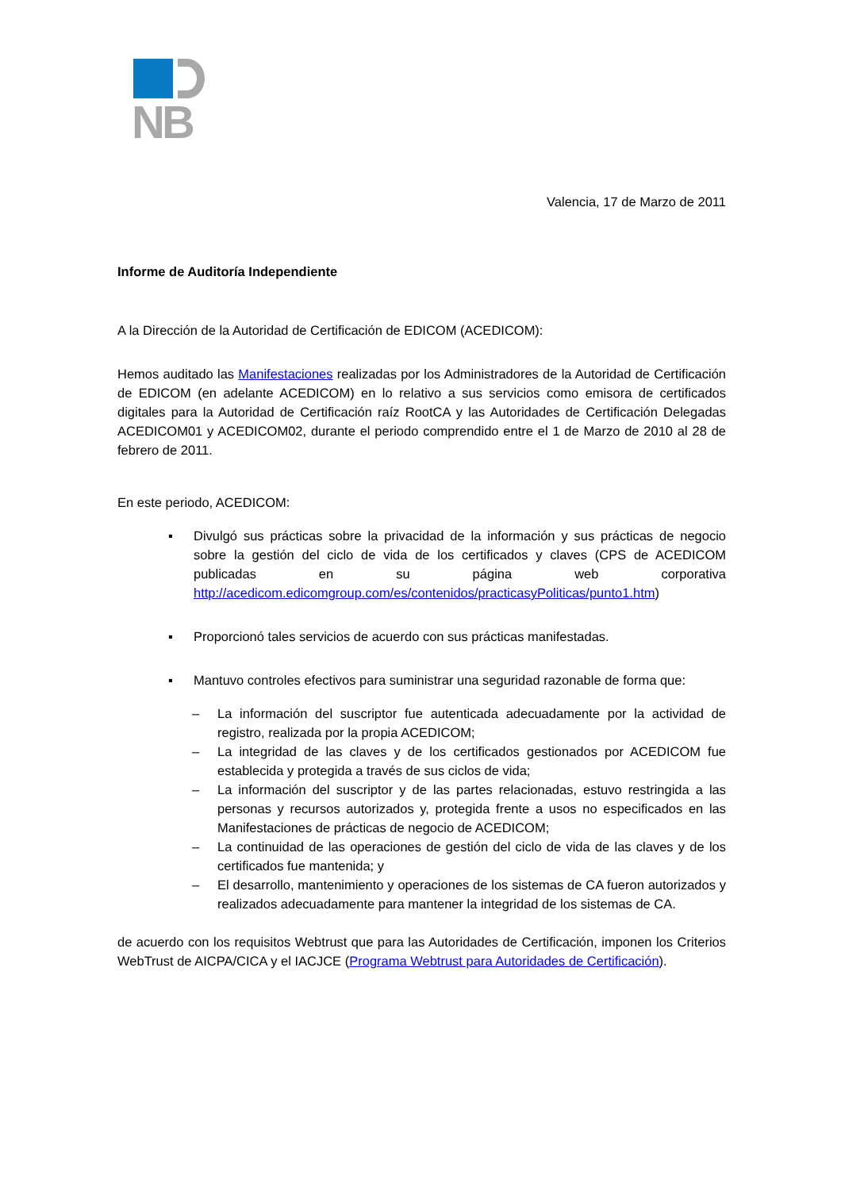NB
Valencia, 17 de Marzo de 2011
Informe de Auditoría Independiente
A la Dirección de la Autoridad de Certificación de EDICOM (ACEDICOM):
Hemos auditado las Manifestaciones realizadas por los Administradores de la Autoridad de Certificación de EDICOM (en adelante ACEDICOM) en lo relativo a sus servicios como emisora de certificados digitales para la Autoridad de Certificación raíz RootCA y las Autoridades de Certificación Delegadas ACEDICOM01 y ACEDICOM02, durante el periodo comprendido entre el 1 de Marzo de 2010 al 28 de febrero de 2011.
En este periodo, ACEDICOM:
▪ Divulgó sus prácticas sobre la privacidad de la información y sus prácticas de negocio sobre la gestión del ciclo de vida de los certificados y claves (CPS de ACEDICOM publicadas en su página web corporativa http://acedicom.edicomgroup.com/es/contenidos/practicasyPoliticas/punto1.htm)
▪ Proporcionó tales servicios de acuerdo con sus prácticas manifestadas.
▪ Mantuvo controles efectivos para suministrar una seguridad razonable de forma que:
– La información del suscriptor fue autenticada adecuadamente por la actividad de registro, realizada por la propia ACEDICOM;
– La integridad de las claves y de los certificados gestionados por ACEDICOM fue establecida y protegida a través de sus ciclos de vida;
– La información del suscriptor y de las partes relacionadas, estuvo restringida a las personas y recursos autorizados y, protegida frente a usos no especificados en las Manifestaciones de prácticas de negocio de ACEDICOM;
– La continuidad de las operaciones de gestión del ciclo de vida de las claves y de los certificados fue mantenida; y
– El desarrollo, mantenimiento y operaciones de los sistemas de CA fueron autorizados y realizados adecuadamente para mantener la integridad de los sistemas de CA.
de acuerdo con los requisitos Webtrust que para las Autoridades de Certificación, imponen los Criterios WebTrust de AICPA/CICA y el IACJCE (Programa Webtrust para Autoridades de Certificación).